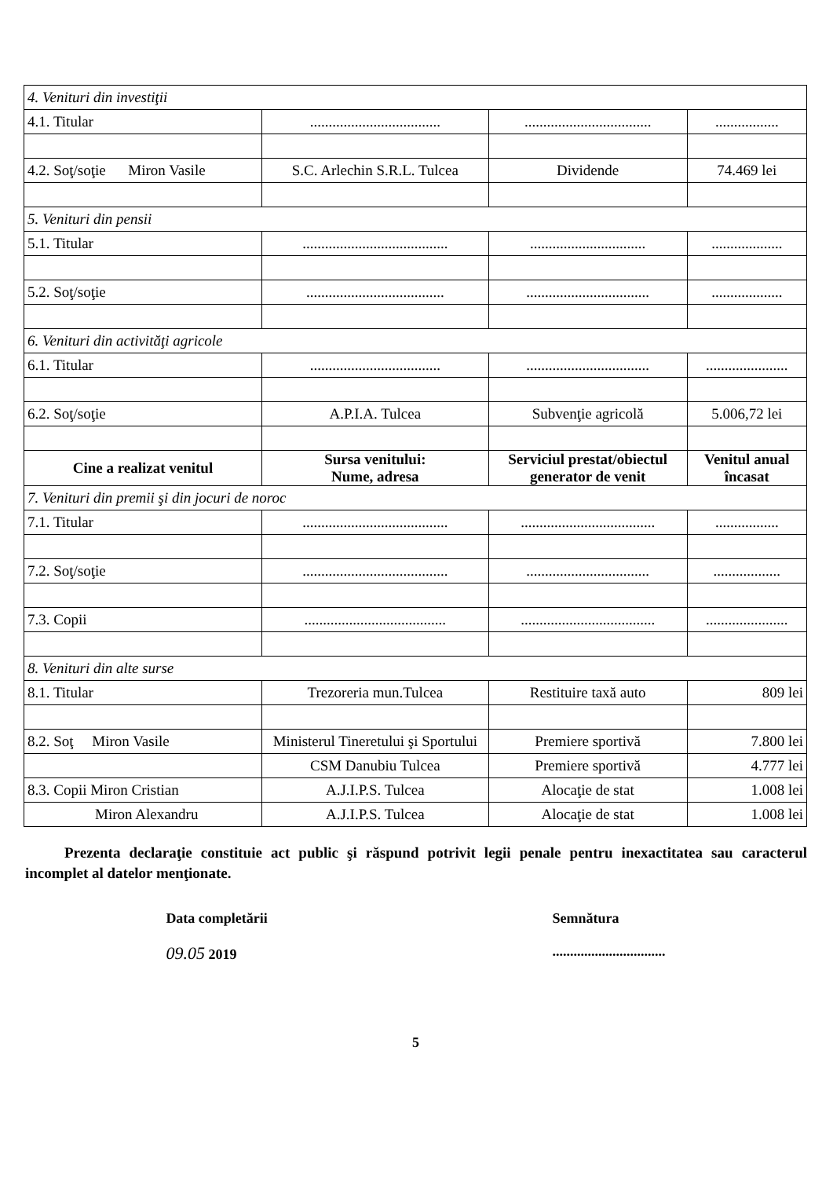| 4. Venituri din investiţii | | | |
| 4.1. Titular | ................................... | .................................. | ................. |
| 4.2. Soţ/soţie Miron Vasile | S.C. Arlechin S.R.L. Tulcea | Dividende | 74.469 lei |
| 5. Venituri din pensii | | | |
| 5.1. Titular | ....................................... | ............................... | ................... |
| 5.2. Soţ/soţie | ..................................... | ................................. | ................... |
| 6. Venituri din activităţi agricole | | | |
| 6.1. Titular | ................................... | ................................. | ...................... |
| 6.2. Soţ/soţie | A.P.I.A. Tulcea | Subvenţie agricolă | 5.006,72 lei |
| Cine a realizat venitul | Sursa venitului: Nume, adresa | Serviciul prestat/obiectul generator de venit | Venitul anual încasat |
| 7. Venituri din premii şi din jocuri de noroc | | | |
| 7.1. Titular | ....................................... | .................................... | ................. |
| 7.2. Soţ/soţie | ....................................... | ................................. | .................. |
| 7.3. Copii | ...................................... | .................................... | ...................... |
| 8. Venituri din alte surse | | | |
| 8.1. Titular | Trezoreria mun.Tulcea | Restituire taxă auto | 809 lei |
| 8.2. Soţ Miron Vasile | Ministerul Tineretului şi Sportului | Premiere sportivă | 7.800 lei |
| | CSM Danubiu Tulcea | Premiere sportivă | 4.777 lei |
| 8.3. Copii Miron Cristian | A.J.I.P.S. Tulcea | Alocaţie de stat | 1.008 lei |
| Miron Alexandru | A.J.I.P.S. Tulcea | Alocaţie de stat | 1.008 lei |
Prezenta declaraţie constituie act public şi răspund potrivit legii penale pentru inexactitatea sau caracterul incomplet al datelor menţionate.
Data completării
09.05 2019
Semnătura
................................
5